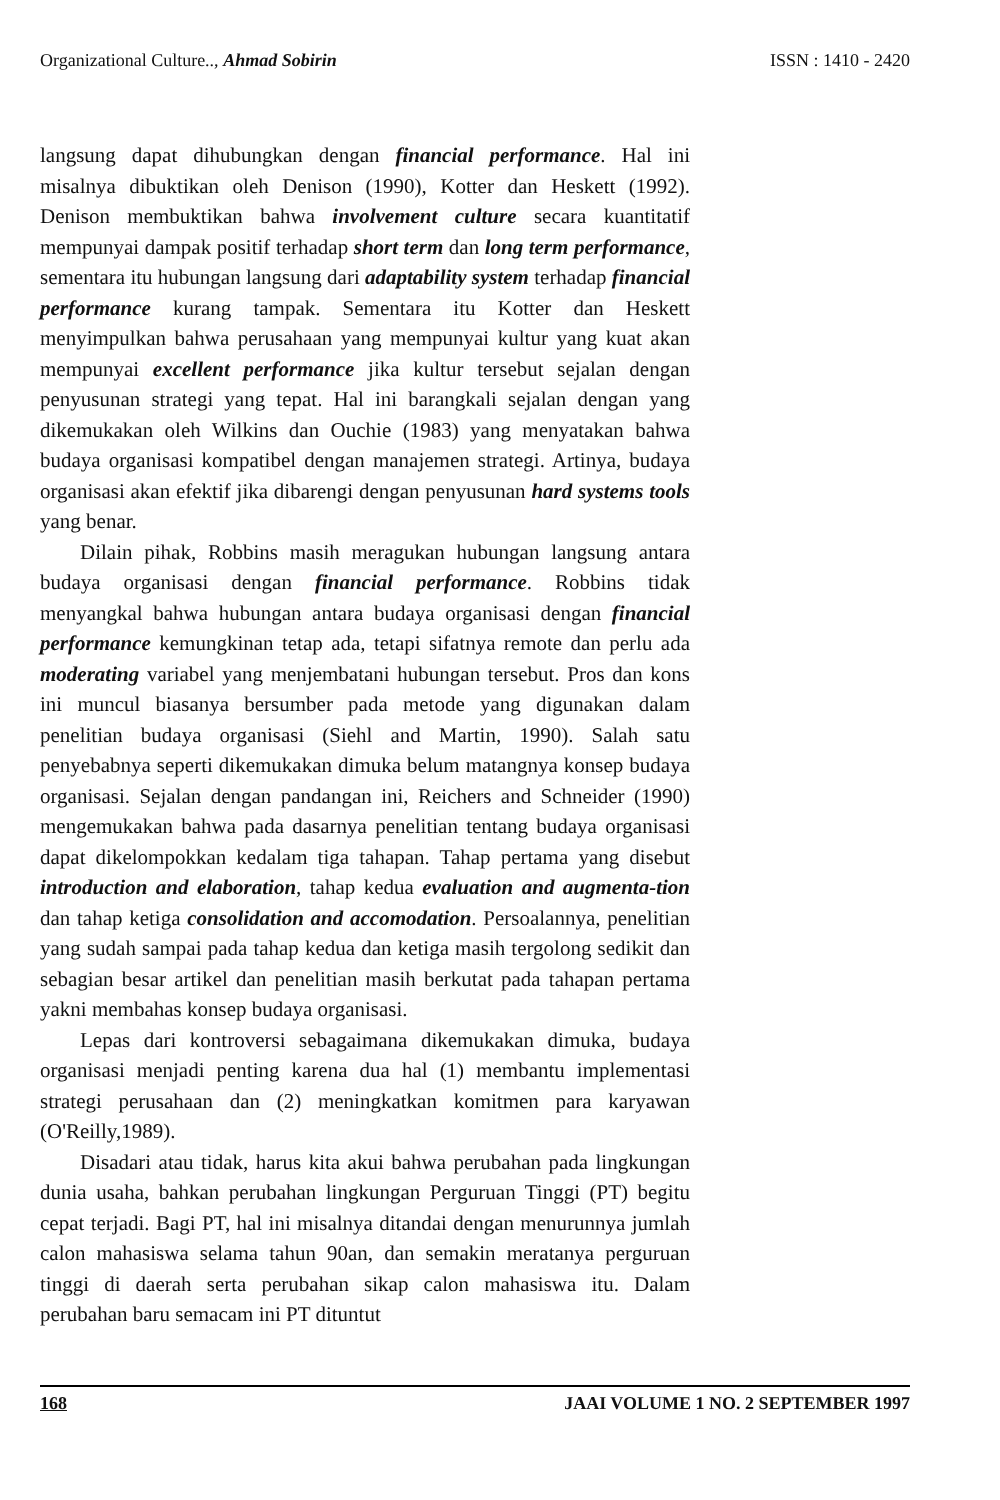Organizational Culture.., Ahmad Sobirin ISSN : 1410 - 2420
langsung dapat dihubungkan dengan financial performance. Hal ini misalnya dibuktikan oleh Denison (1990), Kotter dan Heskett (1992). Denison membuktikan bahwa involvement culture secara kuantitatif mempunyai dampak positif terhadap short term dan long term performance, sementara itu hubungan langsung dari adaptability system terhadap financial performance kurang tampak. Sementara itu Kotter dan Heskett menyimpulkan bahwa perusahaan yang mempunyai kultur yang kuat akan mempunyai excellent performance jika kultur tersebut sejalan dengan penyusunan strategi yang tepat. Hal ini barangkali sejalan dengan yang dikemukakan oleh Wilkins dan Ouchie (1983) yang menyatakan bahwa budaya organisasi kompatibel dengan manajemen strategi. Artinya, budaya organisasi akan efektif jika dibarengi dengan penyusunan hard systems tools yang benar.
Dilain pihak, Robbins masih meragukan hubungan langsung antara budaya organisasi dengan financial performance. Robbins tidak menyangkal bahwa hubungan antara budaya organisasi dengan financial performance kemungkinan tetap ada, tetapi sifatnya remote dan perlu ada moderating variabel yang menjembatani hubungan tersebut. Pros dan kons ini muncul biasanya bersumber pada metode yang digunakan dalam penelitian budaya organisasi (Siehl and Martin, 1990). Salah satu penyebabnya seperti dikemukakan dimuka belum matangnya konsep budaya organisasi. Sejalan dengan pandangan ini, Reichers and Schneider (1990) mengemukakan bahwa pada dasarnya penelitian tentang budaya organisasi dapat dikelompokkan kedalam tiga tahapan. Tahap pertama yang disebut introduction and elaboration, tahap kedua evaluation and augmenta-tion dan tahap ketiga consolidation and accomodation. Persoalannya, penelitian yang sudah sampai pada tahap kedua dan ketiga masih tergolong sedikit dan sebagian besar artikel dan penelitian masih berkutat pada tahapan pertama yakni membahas konsep budaya organisasi.
Lepas dari kontroversi sebagaimana dikemukakan dimuka, budaya organisasi menjadi penting karena dua hal (1) membantu implementasi strategi perusahaan dan (2) meningkatkan komitmen para karyawan (O'Reilly,1989).
Disadari atau tidak, harus kita akui bahwa perubahan pada lingkungan dunia usaha, bahkan perubahan lingkungan Perguruan Tinggi (PT) begitu cepat terjadi. Bagi PT, hal ini misalnya ditandai dengan menurunnya jumlah calon mahasiswa selama tahun 90an, dan semakin meratanya perguruan tinggi di daerah serta perubahan sikap calon mahasiswa itu. Dalam perubahan baru semacam ini PT dituntut
168 JAAI VOLUME 1 NO. 2 SEPTEMBER 1997